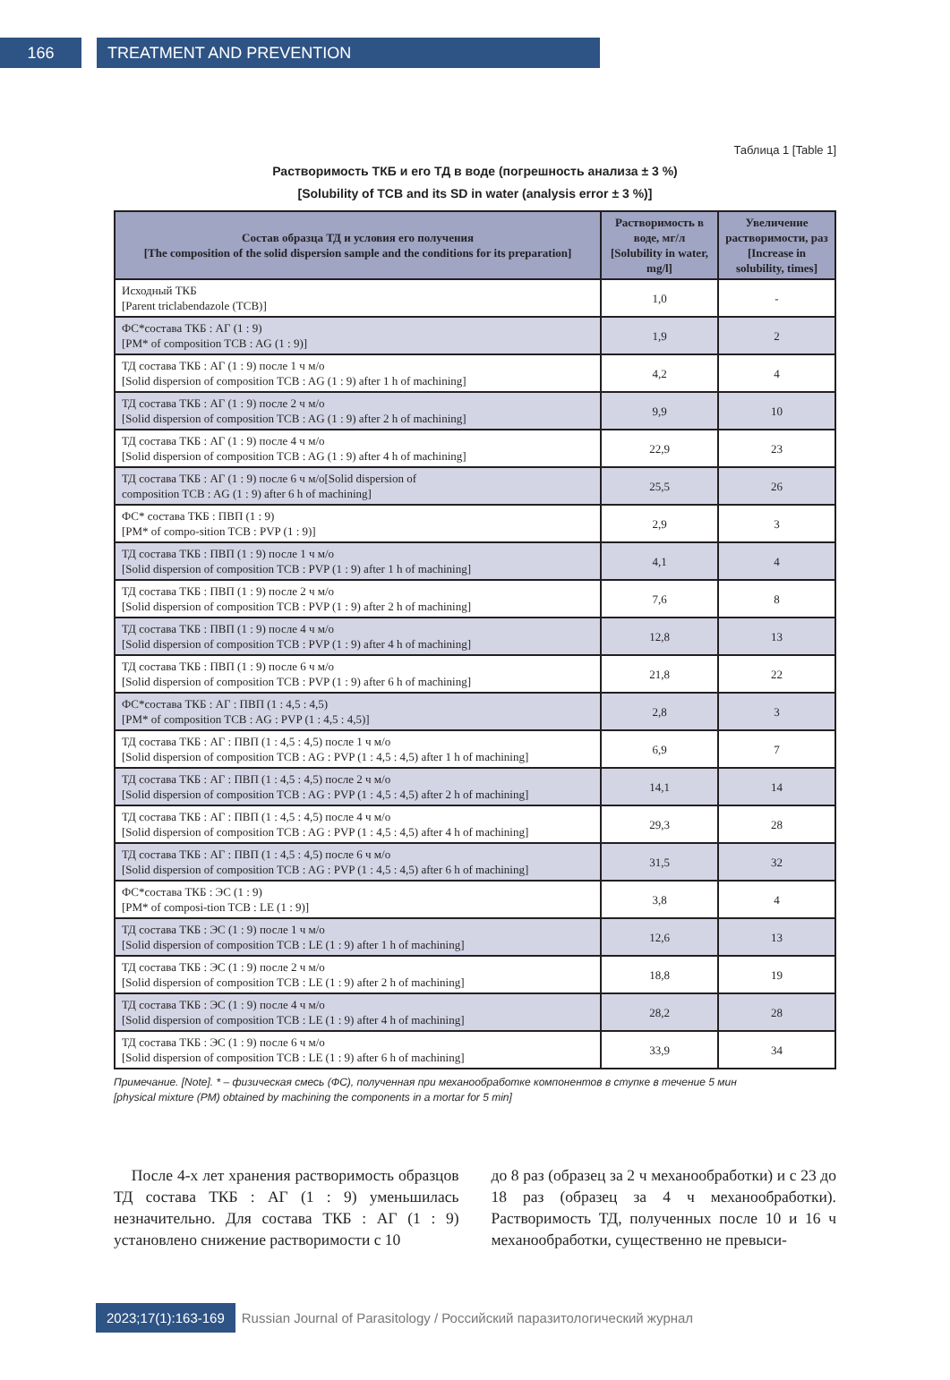166 TREATMENT AND PREVENTION
Таблица 1 [Table 1]
Растворимость ТКБ и его ТД в воде (погрешность анализа ± 3 %)
[Solubility of TCB and its SD in water (analysis error ± 3 %)]
| Состав образца ТД и условия его получения [The composition of the solid dispersion sample and the conditions for its preparation] | Растворимость в воде, мг/л [Solubility in water, mg/l] | Увеличение растворимости, раз [Increase in solubility, times] |
| --- | --- | --- |
| Исходный ТКБ [Parent triclabendazole (TCB)] | 1,0 | - |
| ФС*состава ТКБ : АГ (1 : 9) [PM* of composition TCB : AG (1 : 9)] | 1,9 | 2 |
| ТД состава ТКБ : АГ (1 : 9) после 1 ч м/о [Solid dispersion of composition TCB : AG (1 : 9) after 1 h of machining] | 4,2 | 4 |
| ТД состава ТКБ : АГ (1 : 9) после 2 ч м/о [Solid dispersion of composition TCB : AG (1 : 9) after 2 h of machining] | 9,9 | 10 |
| ТД состава ТКБ : АГ (1 : 9) после 4 ч м/о [Solid dispersion of composition TCB : AG (1 : 9) after 4 h of machining] | 22,9 | 23 |
| ТД состава ТКБ : АГ (1 : 9) после 6 ч м/о[Solid dispersion of composition TCB : AG (1 : 9) after 6 h of machining] | 25,5 | 26 |
| ФС* состава ТКБ : ПВП (1 : 9) [PM* of compo-sition TCB : PVP (1 : 9)] | 2,9 | 3 |
| ТД состава ТКБ : ПВП (1 : 9) после 1 ч м/о [Solid dispersion of composition TCB : PVP (1 : 9) after 1 h of machining] | 4,1 | 4 |
| ТД состава ТКБ : ПВП (1 : 9) после 2 ч м/о [Solid dispersion of composition TCB : PVP (1 : 9) after 2 h of machining] | 7,6 | 8 |
| ТД состава ТКБ : ПВП (1 : 9) после 4 ч м/о [Solid dispersion of composition TCB : PVP (1 : 9) after 4 h of machining] | 12,8 | 13 |
| ТД состава ТКБ : ПВП (1 : 9) после 6 ч м/о [Solid dispersion of composition TCB : PVP (1 : 9) after 6 h of machining] | 21,8 | 22 |
| ФС*состава ТКБ : АГ : ПВП (1 : 4,5 : 4,5) [PM* of composition TCB : AG : PVP (1 : 4,5 : 4,5)] | 2,8 | 3 |
| ТД состава ТКБ : АГ : ПВП (1 : 4,5 : 4,5) после 1 ч м/о [Solid dispersion of composition TCB : AG : PVP (1 : 4,5 : 4,5) after 1 h of machining] | 6,9 | 7 |
| ТД состава ТКБ : АГ : ПВП (1 : 4,5 : 4,5) после 2 ч м/о [Solid dispersion of composition TCB : AG : PVP (1 : 4,5 : 4,5) after 2 h of machining] | 14,1 | 14 |
| ТД состава ТКБ : АГ : ПВП (1 : 4,5 : 4,5) после 4 ч м/о [Solid dispersion of composition TCB : AG : PVP (1 : 4,5 : 4,5) after 4 h of machining] | 29,3 | 28 |
| ТД состава ТКБ : АГ : ПВП (1 : 4,5 : 4,5) после 6 ч м/о [Solid dispersion of composition TCB : AG : PVP (1 : 4,5 : 4,5) after 6 h of machining] | 31,5 | 32 |
| ФС*состава ТКБ : ЭС (1 : 9) [PM* of composi-tion TCB : LE (1 : 9)] | 3,8 | 4 |
| ТД состава ТКБ : ЭС (1 : 9) после 1 ч м/о [Solid dispersion of composition TCB : LE (1 : 9) after 1 h of machining] | 12,6 | 13 |
| ТД состава ТКБ : ЭС (1 : 9) после 2 ч м/о [Solid dispersion of composition TCB : LE (1 : 9) after 2 h of machining] | 18,8 | 19 |
| ТД состава ТКБ : ЭС (1 : 9) после 4 ч м/о [Solid dispersion of composition TCB : LE (1 : 9) after 4 h of machining] | 28,2 | 28 |
| ТД состава ТКБ : ЭС (1 : 9) после 6 ч м/о [Solid dispersion of composition TCB : LE (1 : 9) after 6 h of machining] | 33,9 | 34 |
Примечание. [Note]. * – физическая смесь (ФС), полученная при механообработке компонентов в ступке в течение 5 мин
[physical mixture (PM) obtained by machining the components in a mortar for 5 min]
После 4-х лет хранения растворимость образцов ТД состава ТКБ : АГ (1 : 9) уменьшилась незначительно. Для состава ТКБ : АГ (1 : 9) установлено снижение растворимости с 10
до 8 раз (образец за 2 ч механообработки) и с 23 до 18 раз (образец за 4 ч механообработки). Растворимость ТД, полученных после 10 и 16 ч механообработки, существенно не превыси-
2023;17(1):163-169 Russian Journal of Parasitology / Российский паразитологический журнал